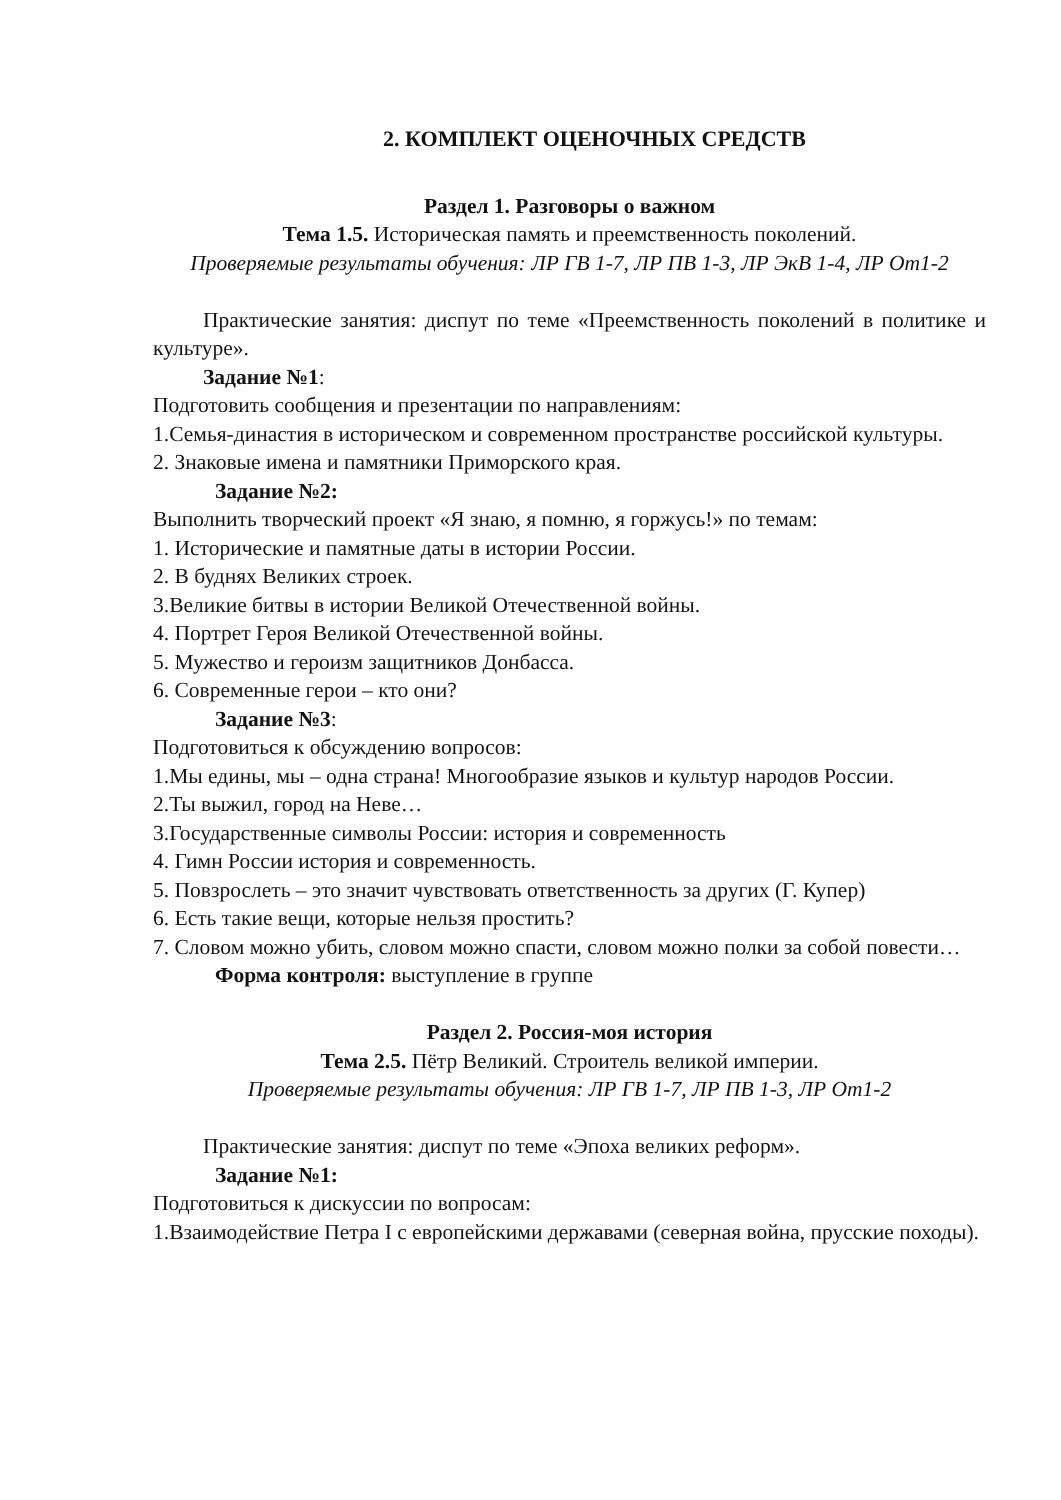2. КОМПЛЕКТ ОЦЕНОЧНЫХ СРЕДСТВ
Раздел 1. Разговоры о важном
Тема 1.5. Историческая память и преемственность поколений.
Проверяемые результаты обучения: ЛР ГВ 1-7, ЛР ПВ 1-3, ЛР ЭкВ 1-4, ЛР От1-2
Практические занятия: диспут по теме «Преемственность поколений в политике и культуре».
Задание №1:
Подготовить сообщения и презентации по направлениям:
1.Семья-династия в историческом и современном пространстве российской культуры.
2. Знаковые имена и памятники Приморского края.
Задание №2:
Выполнить творческий проект «Я знаю, я помню, я горжусь!» по темам:
1. Исторические и памятные даты в истории России.
2. В буднях Великих строек.
3.Великие битвы в истории Великой Отечественной войны.
4. Портрет Героя Великой Отечественной войны.
5. Мужество и героизм защитников Донбасса.
6. Современные герои – кто они?
Задание №3:
Подготовиться к обсуждению вопросов:
1.Мы едины, мы – одна страна! Многообразие языков и культур народов России.
2.Ты выжил, город на Неве…
3.Государственные символы России: история и современность
4. Гимн России история и современность.
5. Повзрослеть – это значит чувствовать ответственность за других (Г. Купер)
6. Есть такие вещи, которые нельзя простить?
7. Словом можно убить, словом можно спасти, словом можно полки за собой повести…
Форма контроля: выступление в группе
Раздел 2. Россия-моя история
Тема 2.5. Пётр Великий. Строитель великой империи.
Проверяемые результаты обучения: ЛР ГВ 1-7, ЛР ПВ 1-3, ЛР От1-2
Практические занятия: диспут по теме «Эпоха великих реформ».
Задание №1:
Подготовиться к дискуссии по вопросам:
1.Взаимодействие Петра I с европейскими державами (северная война, прусские походы).